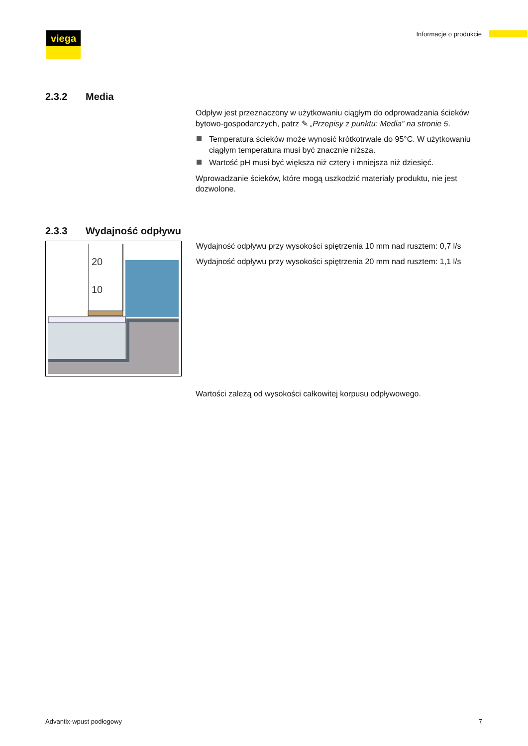viega
Informacje o produkcie
2.3.2 Media
Odpływ jest przeznaczony w użytkowaniu ciągłym do odprowadzania ścieków bytowo-gospodarczych, patrz ✎ „Przepisy z punktu: Media” na stronie 5.
Temperatura ścieków może wynosić krótkotrwale do 95°C. W użytkowaniu ciągłym temperatura musi być znacznie niższa.
Wartość pH musi być większa niż cztery i mniejsza niż dziesięć.
Wprowadzanie ścieków, które mogą uszkodzić materiały produktu, nie jest dozwolone.
2.3.3 Wydajność odpływu
20
10
Wydajność odpływu przy wysokości spiętrzenia 10 mm nad rusztem: 0,7 l/s
Wydajność odpływu przy wysokości spiętrzenia 20 mm nad rusztem: 1,1 l/s
Wartości zależą od wysokości całkowitej korpusu odpływowego.
Advantix-wpust podłogowy 7